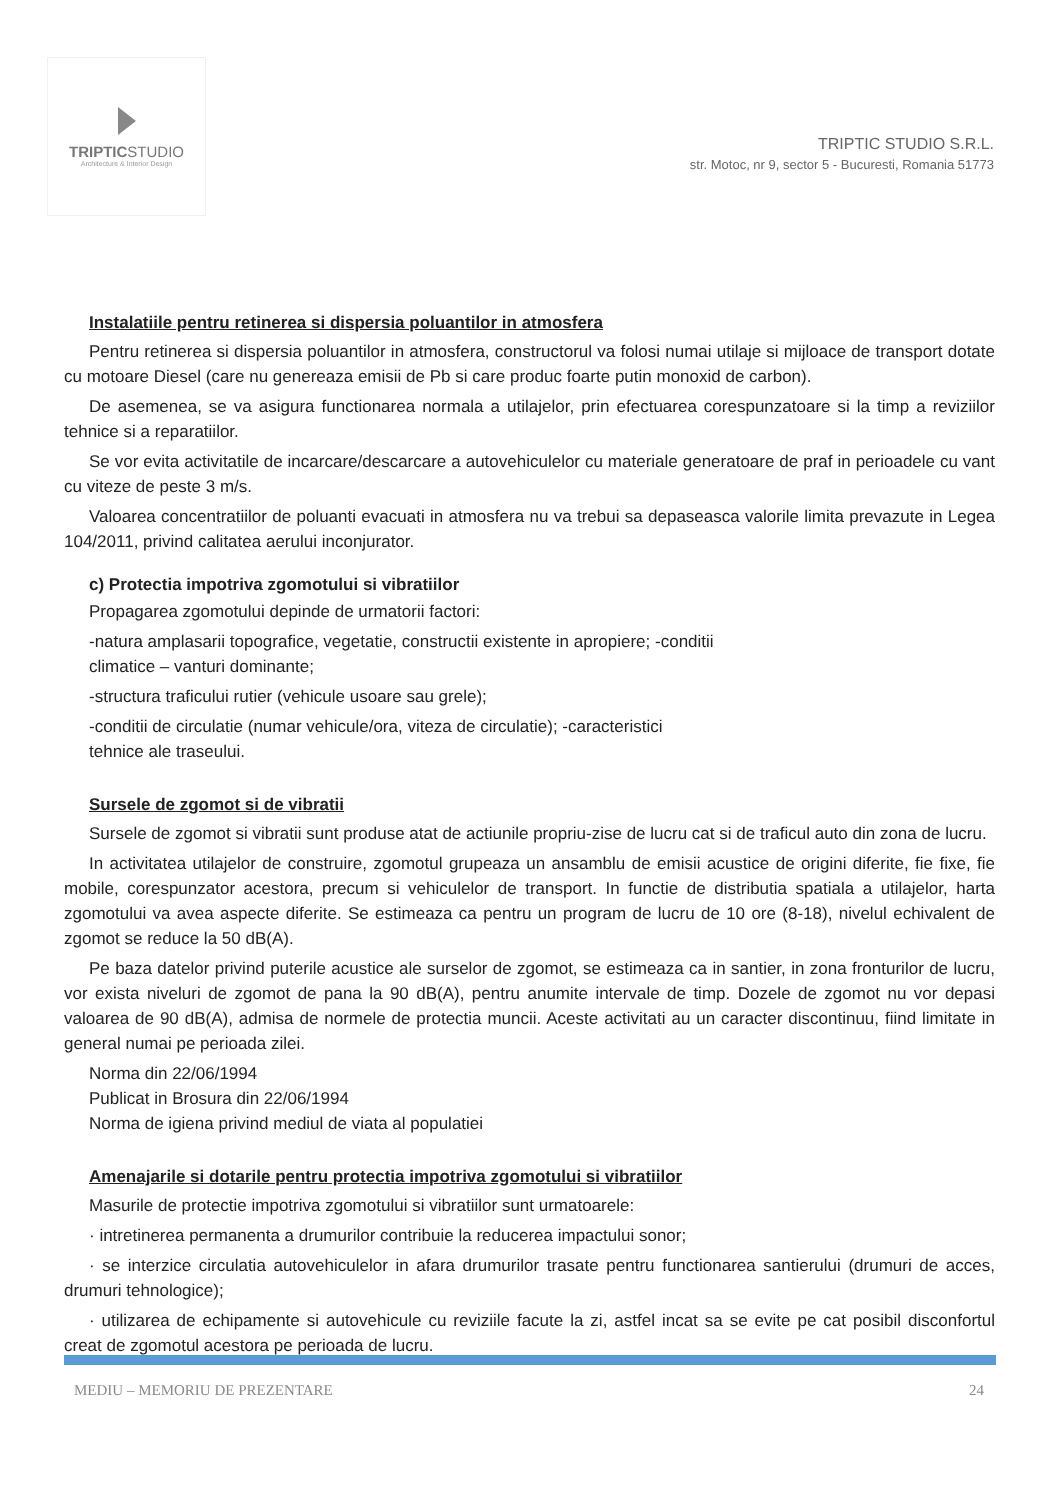TRIPTICSTUDIO
Architecture & Interior Design
TRIPTIC STUDIO S.R.L.
str. Motoc, nr 9, sector 5 - Bucuresti, Romania 51773
Instalatiile pentru retinerea si dispersia poluantilor in atmosfera
Pentru retinerea si dispersia poluantilor in atmosfera, constructorul va folosi numai utilaje si mijloace de transport dotate cu motoare Diesel (care nu genereaza emisii de Pb si care produc foarte putin monoxid de carbon).
De asemenea, se va asigura functionarea normala a utilajelor, prin efectuarea corespunzatoare si la timp a reviziilor tehnice si a reparatiilor.
Se vor evita activitatile de incarcare/descarcare a autovehiculelor cu materiale generatoare de praf in perioadele cu vant cu viteze de peste 3 m/s.
Valoarea concentratiilor de poluanti evacuati in atmosfera nu va trebui sa depaseasca valorile limita prevazute in Legea 104/2011, privind calitatea aerului inconjurator.
c) Protectia impotriva zgomotului si vibratiilor
Propagarea zgomotului depinde de urmatorii factori:
-natura amplasarii topografice, vegetatie, constructii existente in apropiere; -conditii
climatice – vanturi dominante;
-structura traficului rutier (vehicule usoare sau grele);
-conditii de circulatie (numar vehicule/ora, viteza de circulatie); -caracteristici
tehnice ale traseului.
Sursele de zgomot si de vibratii
Sursele de zgomot si vibratii sunt produse atat de actiunile propriu-zise de lucru cat si de traficul auto din zona de lucru.
In activitatea utilajelor de construire, zgomotul grupeaza un ansamblu de emisii acustice de origini diferite, fie fixe, fie mobile, corespunzator acestora, precum si vehiculelor de transport. In functie de distributia spatiala a utilajelor, harta zgomotului va avea aspecte diferite. Se estimeaza ca pentru un program de lucru de 10 ore (8-18), nivelul echivalent de zgomot se reduce la 50 dB(A).
Pe baza datelor privind puterile acustice ale surselor de zgomot, se estimeaza ca in santier, in zona fronturilor de lucru, vor exista niveluri de zgomot de pana la 90 dB(A), pentru anumite intervale de timp. Dozele de zgomot nu vor depasi valoarea de 90 dB(A), admisa de normele de protectia muncii. Aceste activitati au un caracter discontinuu, fiind limitate in general numai pe perioada zilei.
Norma din 22/06/1994
Publicat in Brosura din 22/06/1994
Norma de igiena privind mediul de viata al populatiei
Amenajarile si dotarile pentru protectia impotriva zgomotului si vibratiilor
Masurile de protectie impotriva zgomotului si vibratiilor sunt urmatoarele:
· intretinerea permanenta a drumurilor contribuie la reducerea impactului sonor;
· se interzice circulatia autovehiculelor in afara drumurilor trasate pentru functionarea santierului (drumuri de acces, drumuri tehnologice);
· utilizarea de echipamente si autovehicule cu reviziile facute la zi, astfel incat sa se evite pe cat posibil disconfortul creat de zgomotul acestora pe perioada de lucru.
MEDIU – MEMORIU DE PREZENTARE 24